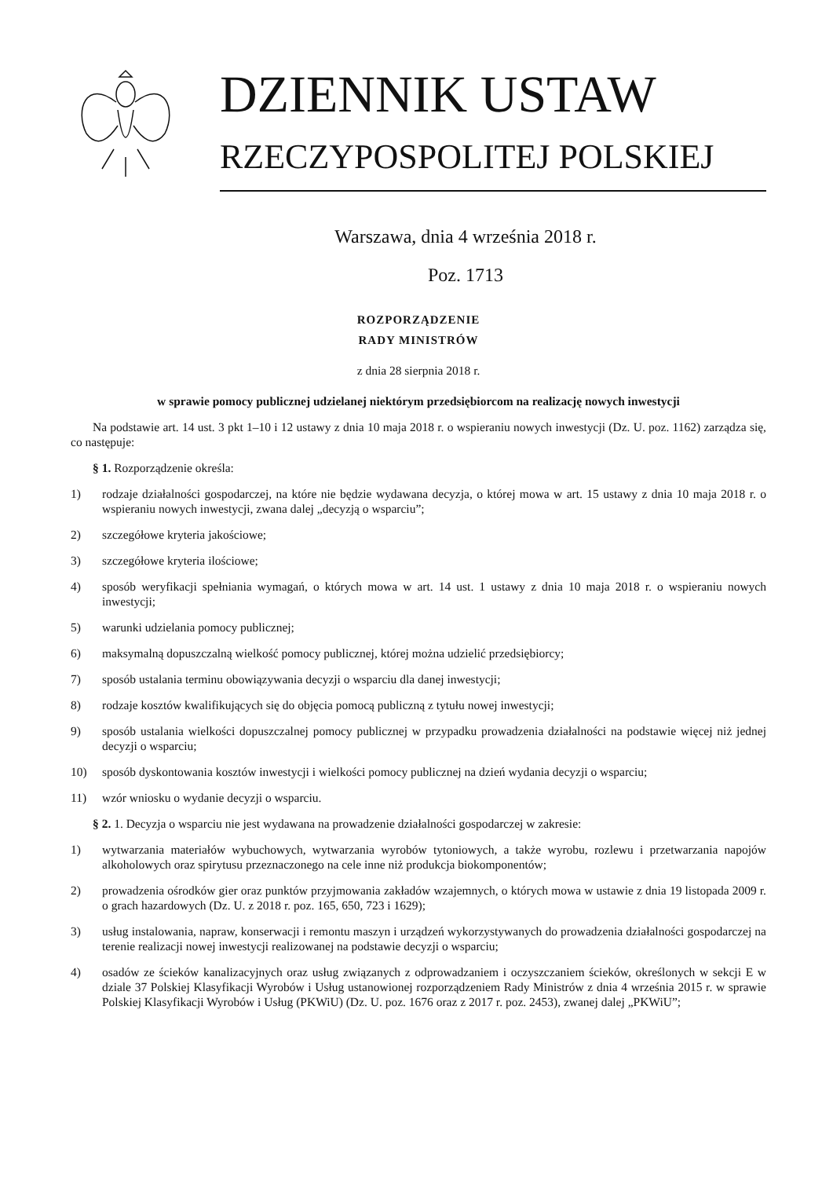DZIENNIK USTAW
RZECZYPOSPOLITEJ POLSKIEJ
Warszawa, dnia 4 września 2018 r.
Poz. 1713
ROZPORZĄDZENIE
RADY MINISTRÓW
z dnia 28 sierpnia 2018 r.
w sprawie pomocy publicznej udzielanej niektórym przedsiębiorcom na realizację nowych inwestycji
Na podstawie art. 14 ust. 3 pkt 1–10 i 12 ustawy z dnia 10 maja 2018 r. o wspieraniu nowych inwestycji (Dz. U. poz. 1162) zarządza się, co następuje:
§ 1. Rozporządzenie określa:
1) rodzaje działalności gospodarczej, na które nie będzie wydawana decyzja, o której mowa w art. 15 ustawy z dnia 10 maja 2018 r. o wspieraniu nowych inwestycji, zwana dalej „decyzją o wsparciu”;
2) szczegółowe kryteria jakościowe;
3) szczegółowe kryteria ilościowe;
4) sposób weryfikacji spełniania wymagań, o których mowa w art. 14 ust. 1 ustawy z dnia 10 maja 2018 r. o wspieraniu nowych inwestycji;
5) warunki udzielania pomocy publicznej;
6) maksymalną dopuszczalną wielkość pomocy publicznej, której można udzielić przedsiębiorcy;
7) sposób ustalania terminu obowiązywania decyzji o wsparciu dla danej inwestycji;
8) rodzaje kosztów kwalifikujących się do objęcia pomocą publiczną z tytułu nowej inwestycji;
9) sposób ustalania wielkości dopuszczalnej pomocy publicznej w przypadku prowadzenia działalności na podstawie więcej niż jednej decyzji o wsparciu;
10) sposób dyskontowania kosztów inwestycji i wielkości pomocy publicznej na dzień wydania decyzji o wsparciu;
11) wzór wniosku o wydanie decyzji o wsparciu.
§ 2. 1. Decyzja o wsparciu nie jest wydawana na prowadzenie działalności gospodarczej w zakresie:
1) wytwarzania materiałów wybuchowych, wytwarzania wyrobów tytoniowych, a także wyrobu, rozlewu i przetwarzania napojów alkoholowych oraz spirytusu przeznaczonego na cele inne niż produkcja biokomponentów;
2) prowadzenia ośrodków gier oraz punktów przyjmowania zakładów wzajemnych, o których mowa w ustawie z dnia 19 listopada 2009 r. o grach hazardowych (Dz. U. z 2018 r. poz. 165, 650, 723 i 1629);
3) usług instalowania, napraw, konserwacji i remontu maszyn i urządzeń wykorzystywanych do prowadzenia działalności gospodarczej na terenie realizacji nowej inwestycji realizowanej na podstawie decyzji o wsparciu;
4) osadów ze ścieków kanalizacyjnych oraz usług związanych z odprowadzaniem i oczyszczaniem ścieków, określonych w sekcji E w dziale 37 Polskiej Klasyfikacji Wyrobów i Usług ustanowionej rozporządzeniem Rady Ministrów z dnia 4 września 2015 r. w sprawie Polskiej Klasyfikacji Wyrobów i Usług (PKWiU) (Dz. U. poz. 1676 oraz z 2017 r. poz. 2453), zwanej dalej „PKWiU”;